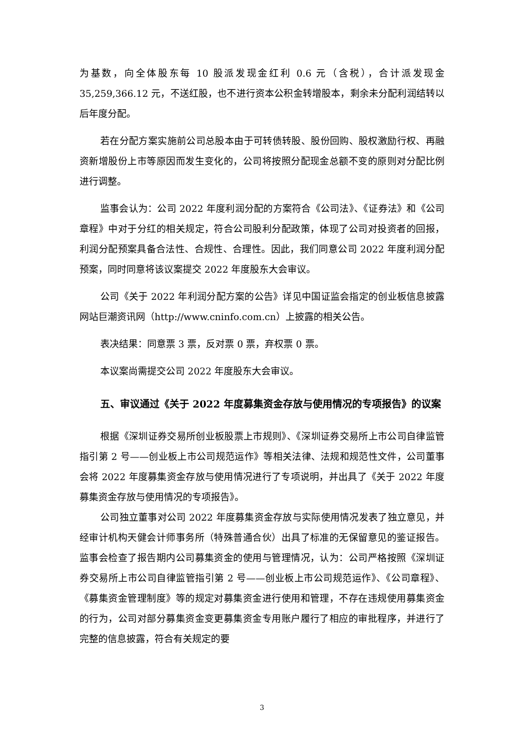为基数，向全体股东每 10 股派发现金红利 0.6 元（含税），合计派发现金35,259,366.12 元，不送红股，也不进行资本公积金转增股本，剩余未分配利润结转以后年度分配。
若在分配方案实施前公司总股本由于可转债转股、股份回购、股权激励行权、再融资新增股份上市等原因而发生变化的，公司将按照分配现金总额不变的原则对分配比例进行调整。
监事会认为：公司 2022 年度利润分配的方案符合《公司法》、《证券法》和《公司章程》中对于分红的相关规定，符合公司股利分配政策，体现了公司对投资者的回报，利润分配预案具备合法性、合规性、合理性。因此，我们同意公司 2022 年度利润分配预案，同时同意将该议案提交 2022 年度股东大会审议。
公司《关于 2022 年利润分配方案的公告》详见中国证监会指定的创业板信息披露网站巨潮资讯网（http://www.cninfo.com.cn）上披露的相关公告。
表决结果：同意票 3 票，反对票 0 票，弃权票 0 票。
本议案尚需提交公司 2022 年度股东大会审议。
五、审议通过《关于 2022 年度募集资金存放与使用情况的专项报告》的议案
根据《深圳证券交易所创业板股票上市规则》、《深圳证券交易所上市公司自律监管指引第 2 号——创业板上市公司规范运作》等相关法律、法规和规范性文件，公司董事会将 2022 年度募集资金存放与使用情况进行了专项说明，并出具了《关于 2022 年度募集资金存放与使用情况的专项报告》。
公司独立董事对公司 2022 年度募集资金存放与实际使用情况发表了独立意见，并经审计机构天健会计师事务所（特殊普通合伙）出具了标准的无保留意见的鉴证报告。监事会检查了报告期内公司募集资金的使用与管理情况，认为：公司严格按照《深圳证券交易所上市公司自律监管指引第 2 号——创业板上市公司规范运作》、《公司章程》、《募集资金管理制度》等的规定对募集资金进行使用和管理，不存在违规使用募集资金的行为，公司对部分募集资金变更募集资金专用账户履行了相应的审批程序，并进行了完整的信息披露，符合有关规定的要
3